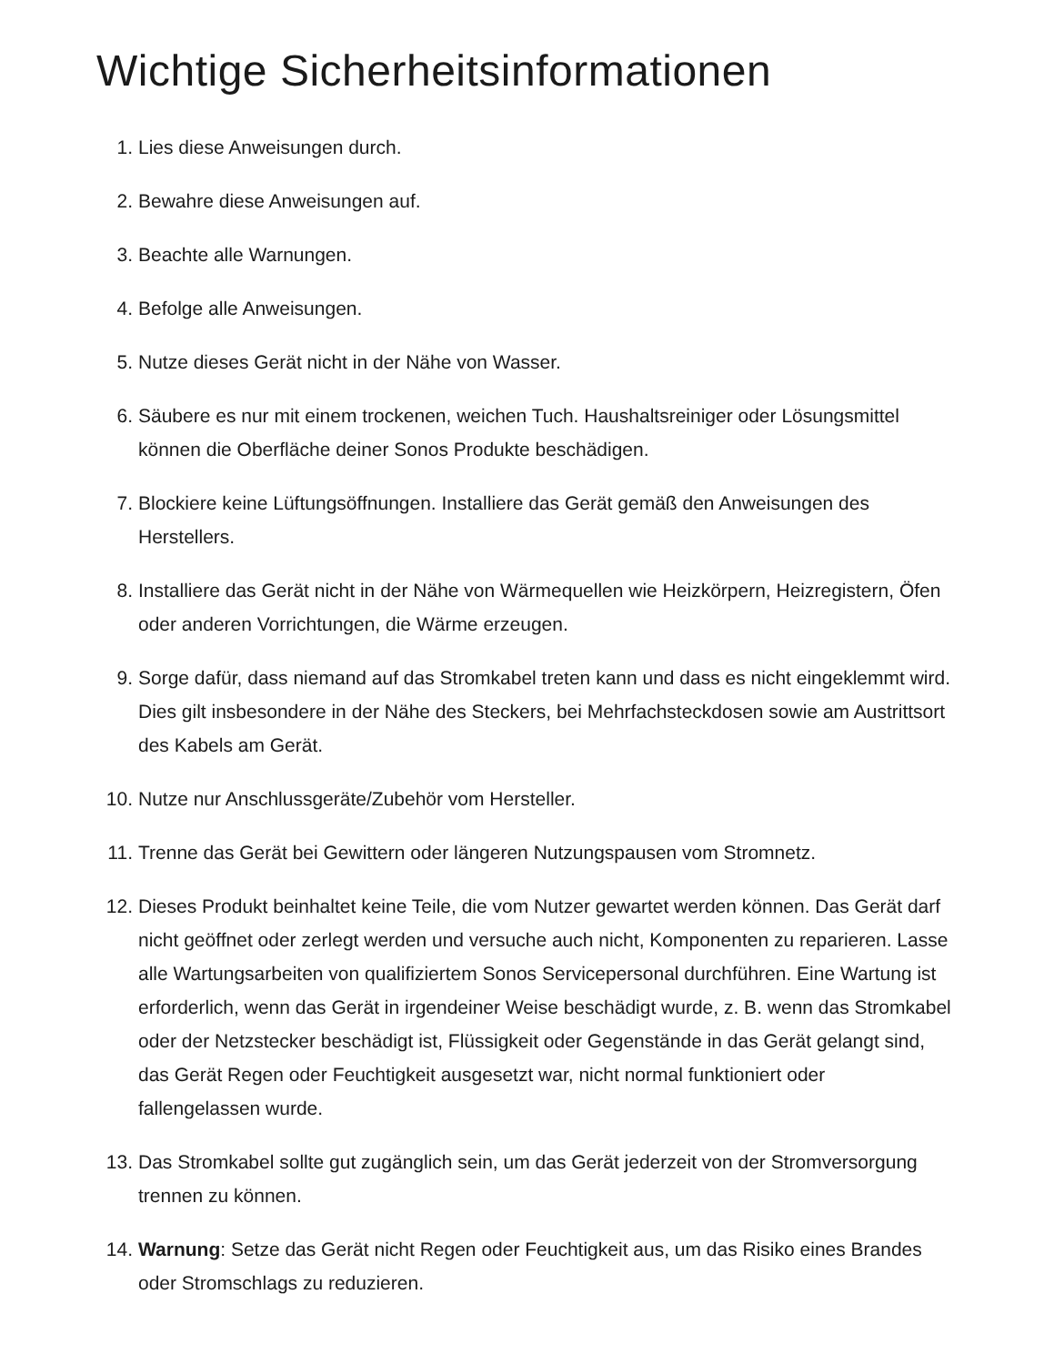Wichtige Sicherheitsinformationen
1. Lies diese Anweisungen durch.
2. Bewahre diese Anweisungen auf.
3. Beachte alle Warnungen.
4. Befolge alle Anweisungen.
5. Nutze dieses Gerät nicht in der Nähe von Wasser.
6. Säubere es nur mit einem trockenen, weichen Tuch. Haushaltsreiniger oder Lösungsmittel können die Oberfläche deiner Sonos Produkte beschädigen.
7. Blockiere keine Lüftungsöffnungen. Installiere das Gerät gemäß den Anweisungen des Herstellers.
8. Installiere das Gerät nicht in der Nähe von Wärmequellen wie Heizkörpern, Heizregistern, Öfen oder anderen Vorrichtungen, die Wärme erzeugen.
9. Sorge dafür, dass niemand auf das Stromkabel treten kann und dass es nicht eingeklemmt wird. Dies gilt insbesondere in der Nähe des Steckers, bei Mehrfachsteckdosen sowie am Austrittsort des Kabels am Gerät.
10. Nutze nur Anschlussgeräte/Zubehör vom Hersteller.
11. Trenne das Gerät bei Gewittern oder längeren Nutzungspausen vom Stromnetz.
12. Dieses Produkt beinhaltet keine Teile, die vom Nutzer gewartet werden können. Das Gerät darf nicht geöffnet oder zerlegt werden und versuche auch nicht, Komponenten zu reparieren. Lasse alle Wartungsarbeiten von qualifiziertem Sonos Servicepersonal durchführen. Eine Wartung ist erforderlich, wenn das Gerät in irgendeiner Weise beschädigt wurde, z. B. wenn das Stromkabel oder der Netzstecker beschädigt ist, Flüssigkeit oder Gegenstände in das Gerät gelangt sind, das Gerät Regen oder Feuchtigkeit ausgesetzt war, nicht normal funktioniert oder fallengelassen wurde.
13. Das Stromkabel sollte gut zugänglich sein, um das Gerät jederzeit von der Stromversorgung trennen zu können.
14. Warnung: Setze das Gerät nicht Regen oder Feuchtigkeit aus, um das Risiko eines Brandes oder Stromschlags zu reduzieren.